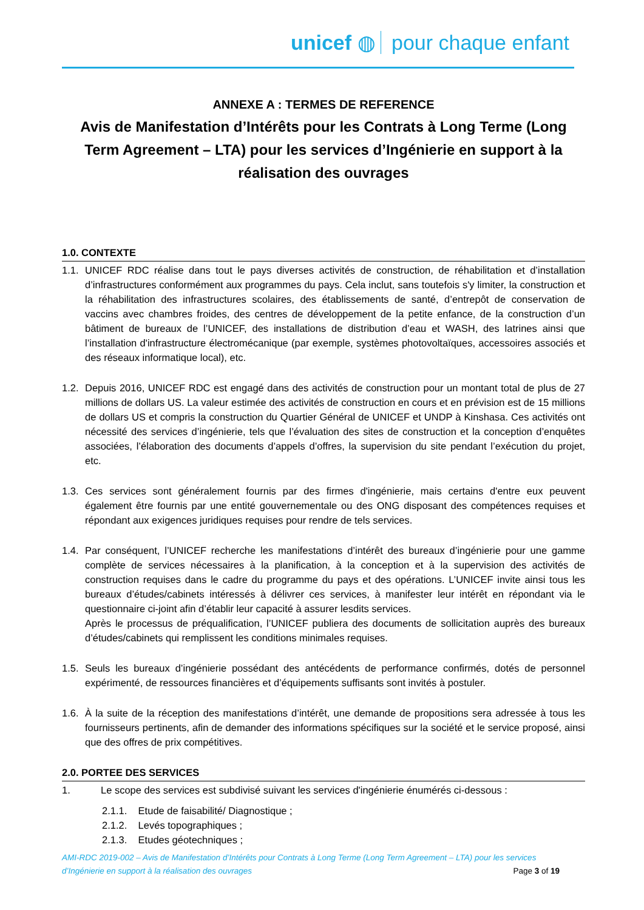unicef ◍ pour chaque enfant
ANNEXE A : TERMES DE REFERENCE
Avis de Manifestation d’Intérêts pour les Contrats à Long Terme (Long Term Agreement – LTA) pour les services d’Ingénierie en support à la réalisation des ouvrages
1.0. CONTEXTE
1.1. UNICEF RDC réalise dans tout le pays diverses activités de construction, de réhabilitation et d’installation d’infrastructures conformément aux programmes du pays. Cela inclut, sans toutefois s'y limiter, la construction et la réhabilitation des infrastructures scolaires, des établissements de santé, d’entrepôt de conservation de vaccins avec chambres froides, des centres de développement de la petite enfance, de la construction d’un bâtiment de bureaux de l’UNICEF, des installations de distribution d’eau et WASH, des latrines ainsi que l’installation d'infrastructure électromécanique (par exemple, systèmes photovoltaïques, accessoires associés et des réseaux informatique local), etc.
1.2. Depuis 2016, UNICEF RDC est engagé dans des activités de construction pour un montant total de plus de 27 millions de dollars US. La valeur estimée des activités de construction en cours et en prévision est de 15 millions de dollars US et compris la construction du Quartier Général de UNICEF et UNDP à Kinshasa. Ces activités ont nécessité des services d’ingénierie, tels que l’évaluation des sites de construction et la conception d’enquêtes associées, l’élaboration des documents d’appels d’offres, la supervision du site pendant l’exécution du projet, etc.
1.3. Ces services sont généralement fournis par des firmes d'ingénierie, mais certains d'entre eux peuvent également être fournis par une entité gouvernementale ou des ONG disposant des compétences requises et répondant aux exigences juridiques requises pour rendre de tels services.
1.4. Par conséquent, l’UNICEF recherche les manifestations d’intérêt des bureaux d’ingénierie pour une gamme complète de services nécessaires à la planification, à la conception et à la supervision des activités de construction requises dans le cadre du programme du pays et des opérations. L’UNICEF invite ainsi tous les bureaux d’études/cabinets intéressés à délivrer ces services, à manifester leur intérêt en répondant via le questionnaire ci-joint afin d’établir leur capacité à assurer lesdits services.
Après le processus de préqualification, l’UNICEF publiera des documents de sollicitation auprès des bureaux d’études/cabinets qui remplissent les conditions minimales requises.
1.5. Seuls les bureaux d’ingénierie possédant des antécédents de performance confirmés, dotés de personnel expérimenté, de ressources financières et d’équipements suffisants sont invités à postuler.
1.6. À la suite de la réception des manifestations d’intérêt, une demande de propositions sera adressée à tous les fournisseurs pertinents, afin de demander des informations spécifiques sur la société et le service proposé, ainsi que des offres de prix compétitives.
2.0. PORTEE DES SERVICES
1. Le scope des services est subdivisé suivant les services d'ingénierie énumérés ci-dessous :
2.1.1. Etude de faisabilité/ Diagnostique ;
2.1.2. Levés topographiques ;
2.1.3. Etudes géotechniques ;
AMI-RDC 2019-002 – Avis de Manifestation d’Intérêts pour Contrats à Long Terme (Long Term Agreement – LTA) pour les services d’Ingénierie en support à la réalisation des ouvrages Page 3 of 19